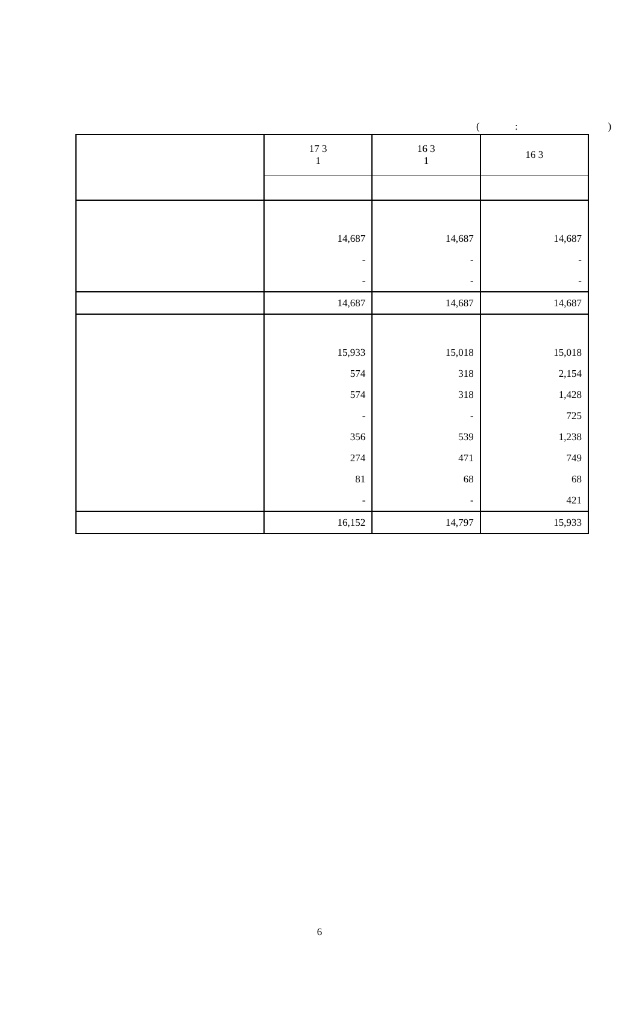( : )
| | 17 3 1 | 16 3 1 | 16 3 |
| --- | --- | --- | --- |
| | 14,687 | 14,687 | 14,687 |
| | - | - | - |
| | - | - | - |
| | 14,687 | 14,687 | 14,687 |
| | 15,933 | 15,018 | 15,018 |
| | 574 | 318 | 2,154 |
| | 574 | 318 | 1,428 |
| | - | - | 725 |
| | 356 | 539 | 1,238 |
| | 274 | 471 | 749 |
| | 81 | 68 | 68 |
| | - | - | 421 |
| | 16,152 | 14,797 | 15,933 |
6